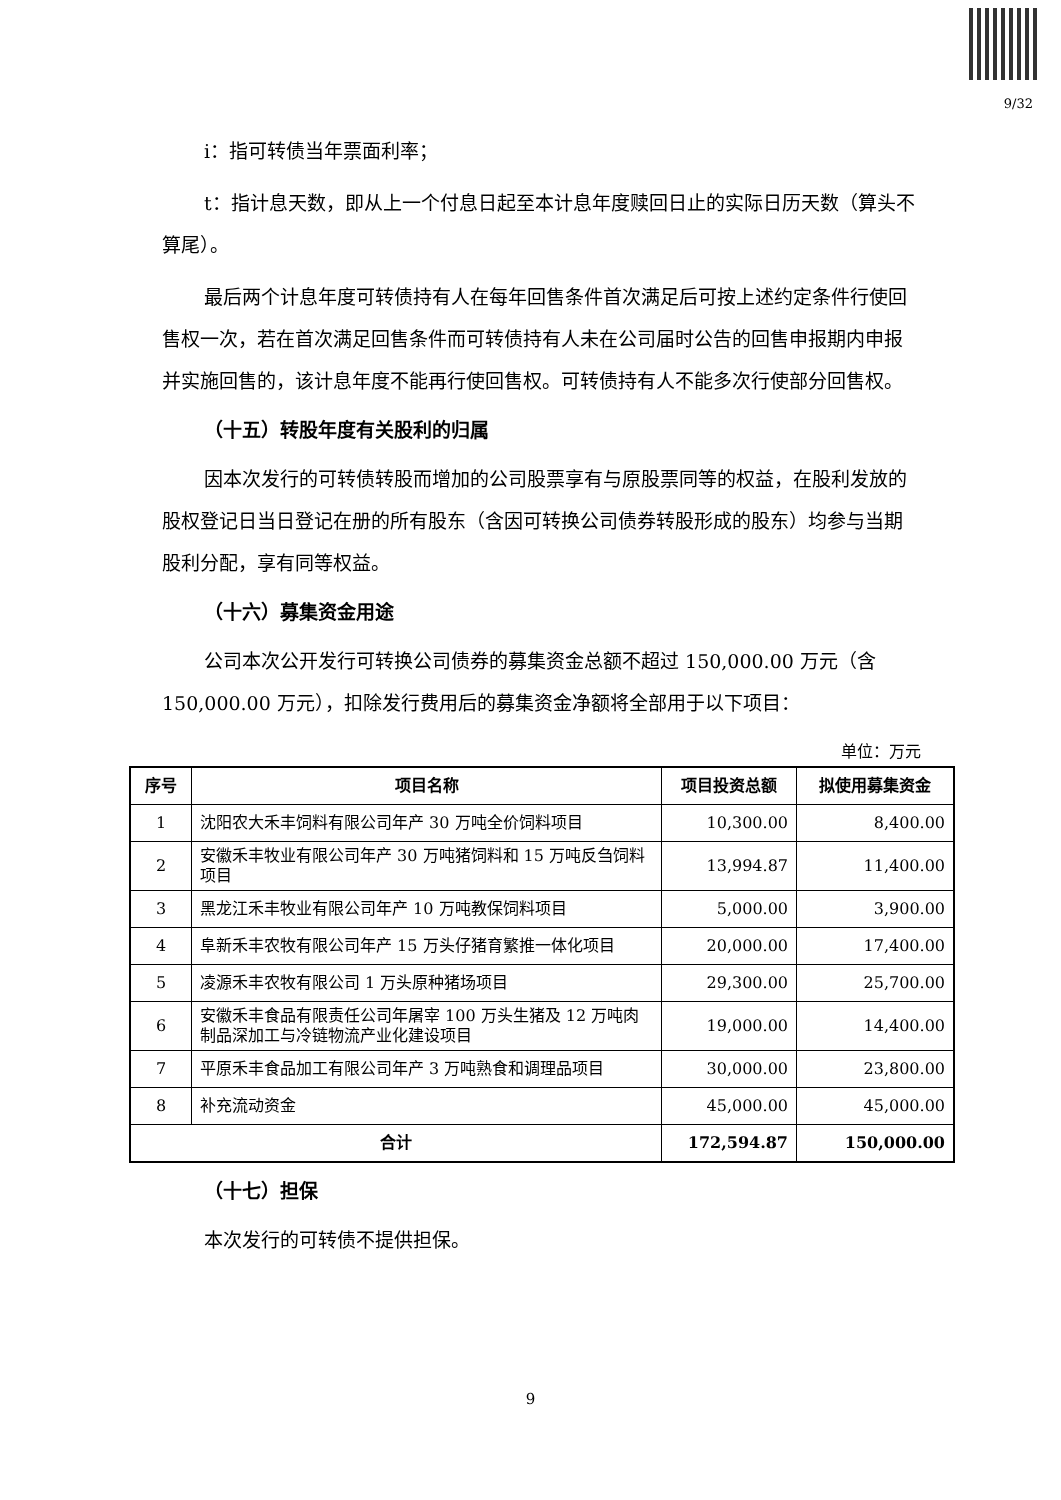9/32
i：指可转债当年票面利率；
t：指计息天数，即从上一个付息日起至本计息年度赎回日止的实际日历天数（算头不算尾）。
最后两个计息年度可转债持有人在每年回售条件首次满足后可按上述约定条件行使回售权一次，若在首次满足回售条件而可转债持有人未在公司届时公告的回售申报期内申报并实施回售的，该计息年度不能再行使回售权。可转债持有人不能多次行使部分回售权。
（十五）转股年度有关股利的归属
因本次发行的可转债转股而增加的公司股票享有与原股票同等的权益，在股利发放的股权登记日当日登记在册的所有股东（含因可转换公司债券转股形成的股东）均参与当期股利分配，享有同等权益。
（十六）募集资金用途
公司本次公开发行可转换公司债券的募集资金总额不超过 150,000.00 万元（含 150,000.00 万元），扣除发行费用后的募集资金净额将全部用于以下项目：
单位：万元
| 序号 | 项目名称 | 项目投资总额 | 拟使用募集资金 |
| --- | --- | --- | --- |
| 1 | 沈阳农大禾丰饲料有限公司年产 30 万吨全价饲料项目 | 10,300.00 | 8,400.00 |
| 2 | 安徽禾丰牧业有限公司年产 30 万吨猪饲料和 15 万吨反刍饲料项目 | 13,994.87 | 11,400.00 |
| 3 | 黑龙江禾丰牧业有限公司年产 10 万吨教保饲料项目 | 5,000.00 | 3,900.00 |
| 4 | 阜新禾丰农牧有限公司年产 15 万头仔猪育繁推一体化项目 | 20,000.00 | 17,400.00 |
| 5 | 凌源禾丰农牧有限公司 1 万头原种猪场项目 | 29,300.00 | 25,700.00 |
| 6 | 安徽禾丰食品有限责任公司年屠宰 100 万头生猪及 12 万吨肉制品深加工与冷链物流产业化建设项目 | 19,000.00 | 14,400.00 |
| 7 | 平原禾丰食品加工有限公司年产 3 万吨熟食和调理品项目 | 30,000.00 | 23,800.00 |
| 8 | 补充流动资金 | 45,000.00 | 45,000.00 |
| 合计 | | 172,594.87 | 150,000.00 |
（十七）担保
本次发行的可转债不提供担保。
9